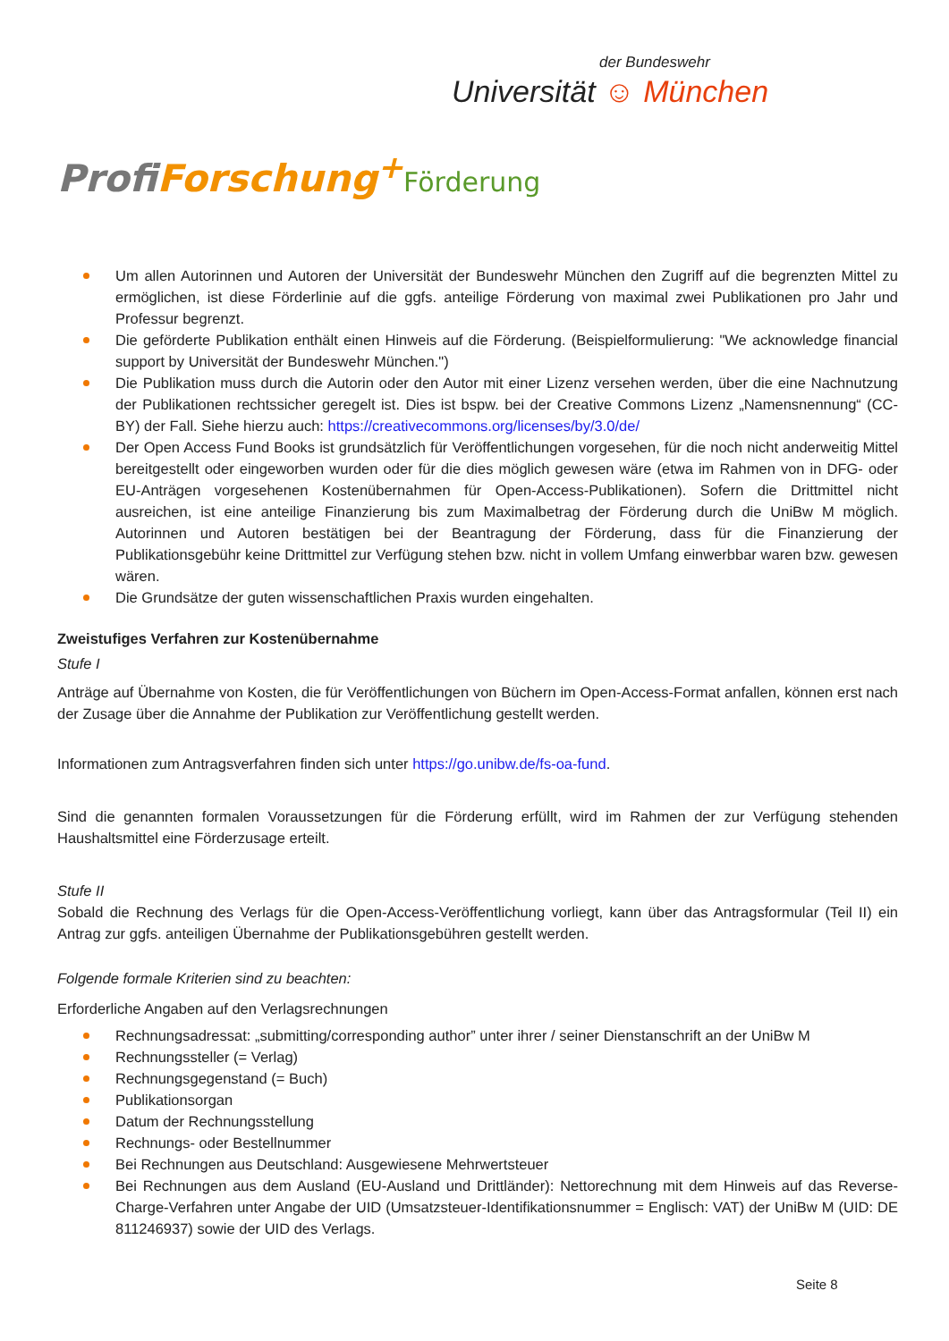der Bundeswehr
Universität ☺ München
Profi Forschung<sup>+</sup>Förderung
Um allen Autorinnen und Autoren der Universität der Bundeswehr München den Zugriff auf die begrenzten Mittel zu ermöglichen, ist diese Förderlinie auf die ggfs. anteilige Förderung von maximal zwei Publikationen pro Jahr und Professur begrenzt.
Die geförderte Publikation enthält einen Hinweis auf die Förderung. (Beispielformulierung: "We acknowledge financial support by Universität der Bundeswehr München.")
Die Publikation muss durch die Autorin oder den Autor mit einer Lizenz versehen werden, über die eine Nachnutzung der Publikationen rechtssicher geregelt ist. Dies ist bspw. bei der Creative Commons Lizenz „Namensnennung“ (CC-BY) der Fall. Siehe hierzu auch: https://creativecommons.org/licenses/by/3.0/de/
Der Open Access Fund Books ist grundsätzlich für Veröffentlichungen vorgesehen, für die noch nicht anderweitig Mittel bereitgestellt oder eingeworben wurden oder für die dies möglich gewesen wäre (etwa im Rahmen von in DFG- oder EU-Anträgen vorgesehenen Kostenübernahmen für Open-Access-Publikationen). Sofern die Drittmittel nicht ausreichen, ist eine anteilige Finanzierung bis zum Maximalbetrag der Förderung durch die UniBw M möglich. Autorinnen und Autoren bestätigen bei der Beantragung der Förderung, dass für die Finanzierung der Publikationsgebühr keine Drittmittel zur Verfügung stehen bzw. nicht in vollem Umfang einwerbbar waren bzw. gewesen wären.
Die Grundsätze der guten wissenschaftlichen Praxis wurden eingehalten.
Zweistufiges Verfahren zur Kostenübernahme
Stufe I
Anträge auf Übernahme von Kosten, die für Veröffentlichungen von Büchern im Open-Access-Format anfallen, können erst nach der Zusage über die Annahme der Publikation zur Veröffentlichung gestellt werden.
Informationen zum Antragsverfahren finden sich unter https://go.unibw.de/fs-oa-fund.
Sind die genannten formalen Voraussetzungen für die Förderung erfüllt, wird im Rahmen der zur Verfügung stehenden Haushaltsmittel eine Förderzusage erteilt.
Stufe II
Sobald die Rechnung des Verlags für die Open-Access-Veröffentlichung vorliegt, kann über das Antragsformular (Teil II) ein Antrag zur ggfs. anteiligen Übernahme der Publikationsgebühren gestellt werden.
Folgende formale Kriterien sind zu beachten:
Erforderliche Angaben auf den Verlagsrechnungen
Rechnungsadressat: „submitting/corresponding author” unter ihrer / seiner Dienstanschrift an der UniBw M
Rechnungssteller (= Verlag)
Rechnungsgegenstand (= Buch)
Publikationsorgan
Datum der Rechnungsstellung
Rechnungs- oder Bestellnummer
Bei Rechnungen aus Deutschland: Ausgewiesene Mehrwertsteuer
Bei Rechnungen aus dem Ausland (EU-Ausland und Drittländer): Nettorechnung mit dem Hinweis auf das Reverse-Charge-Verfahren unter Angabe der UID (Umsatzsteuer-Identifikationsnummer = Englisch: VAT) der UniBw M (UID: DE 811246937) sowie der UID des Verlags.
Seite 8